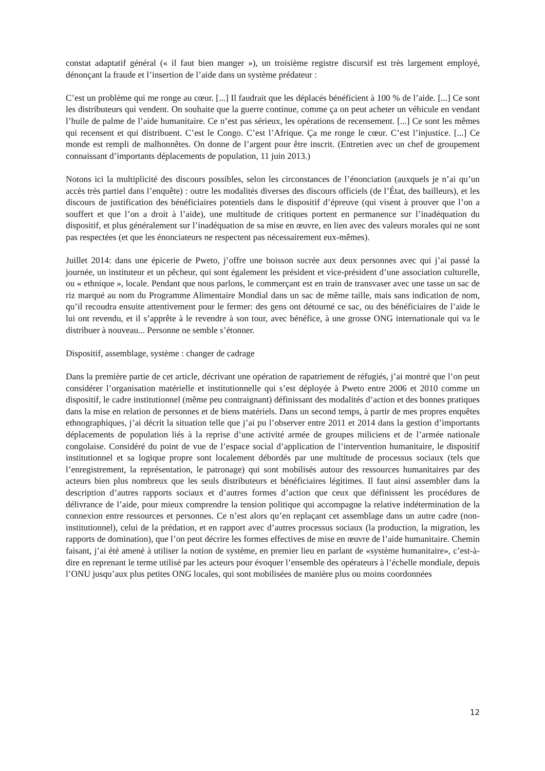constat adaptatif général (« il faut bien manger »), un troisième registre discursif est très largement employé, dénonçant la fraude et l’insertion de l’aide dans un système prédateur :
C’est un problème qui me ronge au cœur. [...] Il faudrait que les déplacés bénéficient à 100 % de l’aide. [...] Ce sont les distributeurs qui vendent. On souhaite que la guerre continue, comme ça on peut acheter un véhicule en vendant l’huile de palme de l’aide humanitaire. Ce n’est pas sérieux, les opérations de recensement. [...] Ce sont les mêmes qui recensent et qui distribuent. C’est le Congo. C’est l’Afrique. Ça me ronge le cœur. C’est l’injustice. [...] Ce monde est rempli de malhonnêtes. On donne de l’argent pour être inscrit. (Entretien avec un chef de groupement connaissant d’importants déplacements de population, 11 juin 2013.)
Notons ici la multiplicité des discours possibles, selon les circonstances de l’énonciation (auxquels je n’ai qu’un accès très partiel dans l’enquête) : outre les modalités diverses des discours officiels (de l’État, des bailleurs), et les discours de justification des bénéficiaires potentiels dans le dispositif d’épreuve (qui visent à prouver que l’on a souffert et que l’on a droit à l’aide), une multitude de critiques portent en permanence sur l’inadéquation du dispositif, et plus généralement sur l’inadéquation de sa mise en œuvre, en lien avec des valeurs morales qui ne sont pas respectées (et que les énonciateurs ne respectent pas nécessairement eux-mêmes).
Juillet 2014: dans une épicerie de Pweto, j’offre une boisson sucrée aux deux personnes avec qui j’ai passé la journée, un instituteur et un pêcheur, qui sont également les président et vice-président d’une association culturelle, ou « ethnique », locale. Pendant que nous parlons, le commerçant est en train de transvaser avec une tasse un sac de riz marqué au nom du Programme Alimentaire Mondial dans un sac de même taille, mais sans indication de nom, qu’il recoudra ensuite attentivement pour le fermer: des gens ont détourné ce sac, ou des bénéficiaires de l’aide le lui ont revendu, et il s’apprête à le revendre à son tour, avec bénéfice, à une grosse ONG internationale qui va le distribuer à nouveau... Personne ne semble s’étonner.
Dispositif, assemblage, système : changer de cadrage
Dans la première partie de cet article, décrivant une opération de rapatriement de réfugiés, j’ai montré que l’on peut considérer l’organisation matérielle et institutionnelle qui s’est déployée à Pweto entre 2006 et 2010 comme un dispositif, le cadre institutionnel (même peu contraignant) définissant des modalités d’action et des bonnes pratiques dans la mise en relation de personnes et de biens matériels. Dans un second temps, à partir de mes propres enquêtes ethnographiques, j’ai décrit la situation telle que j’ai pu l’observer entre 2011 et 2014 dans la gestion d’importants déplacements de population liés à la reprise d’une activité armée de groupes miliciens et de l’armée nationale congolaise. Considéré du point de vue de l’espace social d’application de l’intervention humanitaire, le dispositif institutionnel et sa logique propre sont localement débordés par une multitude de processus sociaux (tels que l’enregistrement, la représentation, le patronage) qui sont mobilisés autour des ressources humanitaires par des acteurs bien plus nombreux que les seuls distributeurs et bénéficiaires légitimes. Il faut ainsi assembler dans la description d’autres rapports sociaux et d’autres formes d’action que ceux que définissent les procédures de délivrance de l’aide, pour mieux comprendre la tension politique qui accompagne la relative indétermination de la connexion entre ressources et personnes. Ce n’est alors qu’en replaçant cet assemblage dans un autre cadre (non-institutionnel), celui de la prédation, et en rapport avec d’autres processus sociaux (la production, la migration, les rapports de domination), que l’on peut décrire les formes effectives de mise en œuvre de l’aide humanitaire. Chemin faisant, j’ai été amené à utiliser la notion de système, en premier lieu en parlant de «système humanitaire», c’est-à-dire en reprenant le terme utilisé par les acteurs pour évoquer l’ensemble des opérateurs à l’échelle mondiale, depuis l’ONU jusqu’aux plus petites ONG locales, qui sont mobilisées de manière plus ou moins coordonnées
12